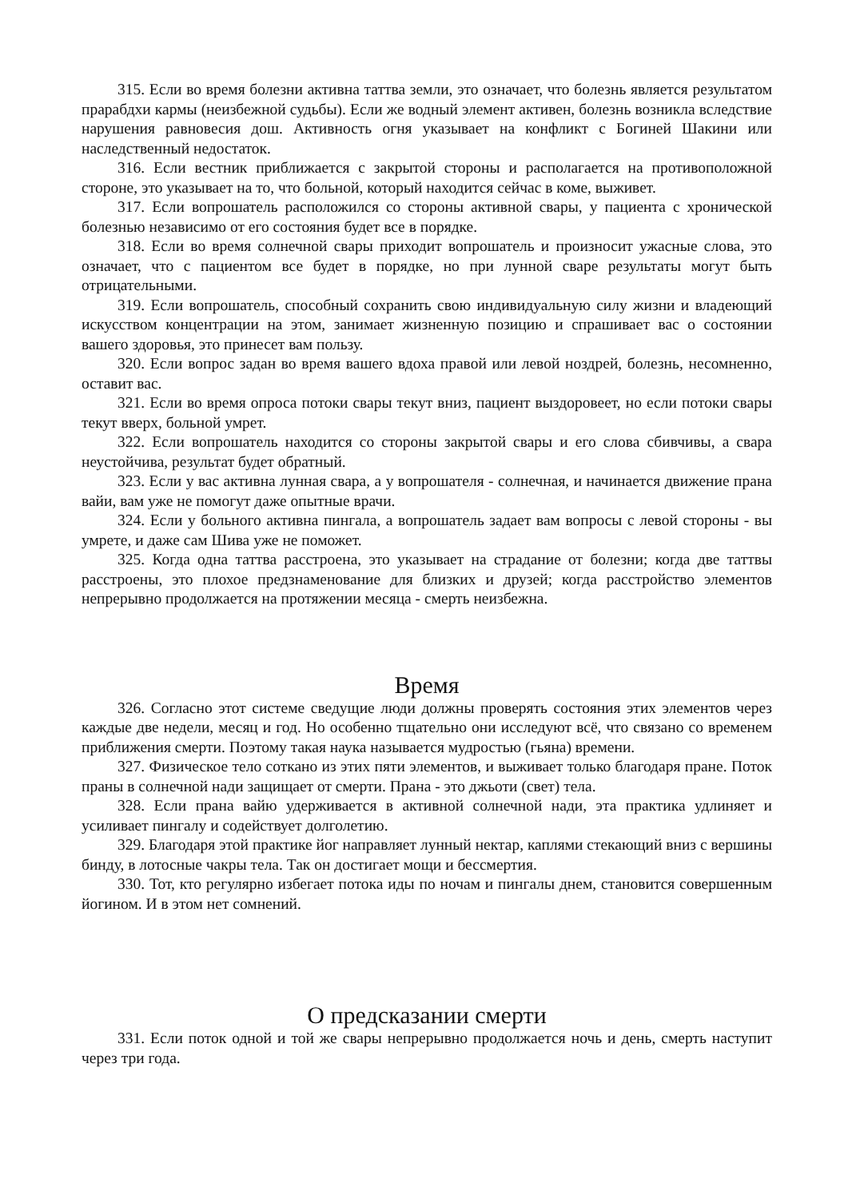315. Если во время болезни активна таттва земли, это означает, что болезнь является результатом прарабдхи кармы (неизбежной судьбы). Если же водный элемент активен, болезнь возникла вследствие нарушения равновесия дош. Активность огня указывает на конфликт с Богиней Шакини или наследственный недостаток.
316. Если вестник приближается с закрытой стороны и располагается на противоположной стороне, это указывает на то, что больной, который находится сейчас в коме, выживет.
317. Если вопрошатель расположился со стороны активной свары, у пациента с хронической болезнью независимо от его состояния будет все в порядке.
318. Если во время солнечной свары приходит вопрошатель и произносит ужасные слова, это означает, что с пациентом все будет в порядке, но при лунной сваре результаты могут быть отрицательными.
319. Если вопрошатель, способный сохранить свою индивидуальную силу жизни и владеющий искусством концентрации на этом, занимает жизненную позицию и спрашивает вас о состоянии вашего здоровья, это принесет вам пользу.
320. Если вопрос задан во время вашего вдоха правой или левой ноздрей, болезнь, несомненно, оставит вас.
321. Если во время опроса потоки свары текут вниз, пациент выздоровеет, но если потоки свары текут вверх, больной умрет.
322. Если вопрошатель находится со стороны закрытой свары и его слова сбивчивы, а свара неустойчива, результат будет обратный.
323. Если у вас активна лунная свара, а у вопрошателя - солнечная, и начинается движение прана вайи, вам уже не помогут даже опытные врачи.
324. Если у больного активна пингала, а вопрошатель задает вам вопросы с левой стороны - вы умрете, и даже сам Шива уже не поможет.
325. Когда одна таттва расстроена, это указывает на страдание от болезни; когда две таттвы расстроены, это плохое предзнаменование для близких и друзей; когда расстройство элементов непрерывно продолжается на протяжении месяца - смерть неизбежна.
Время
326. Согласно этот системе сведущие люди должны проверять состояния этих элементов через каждые две недели, месяц и год. Но особенно тщательно они исследуют всё, что связано со временем приближения смерти. Поэтому такая наука называется мудростью (гьяна) времени.
327. Физическое тело соткано из этих пяти элементов, и выживает только благодаря пране. Поток праны в солнечной нади защищает от смерти. Прана - это джьоти (свет) тела.
328. Если прана вайю удерживается в активной солнечной нади, эта практика удлиняет и усиливает пингалу и содействует долголетию.
329. Благодаря этой практике йог направляет лунный нектар, каплями стекающий вниз с вершины бинду, в лотосные чакры тела. Так он достигает мощи и бессмертия.
330. Тот, кто регулярно избегает потока иды по ночам и пингалы днем, становится совершенным йогином. И в этом нет сомнений.
О предсказании смерти
331. Если поток одной и той же свары непрерывно продолжается ночь и день, смерть наступит через три года.